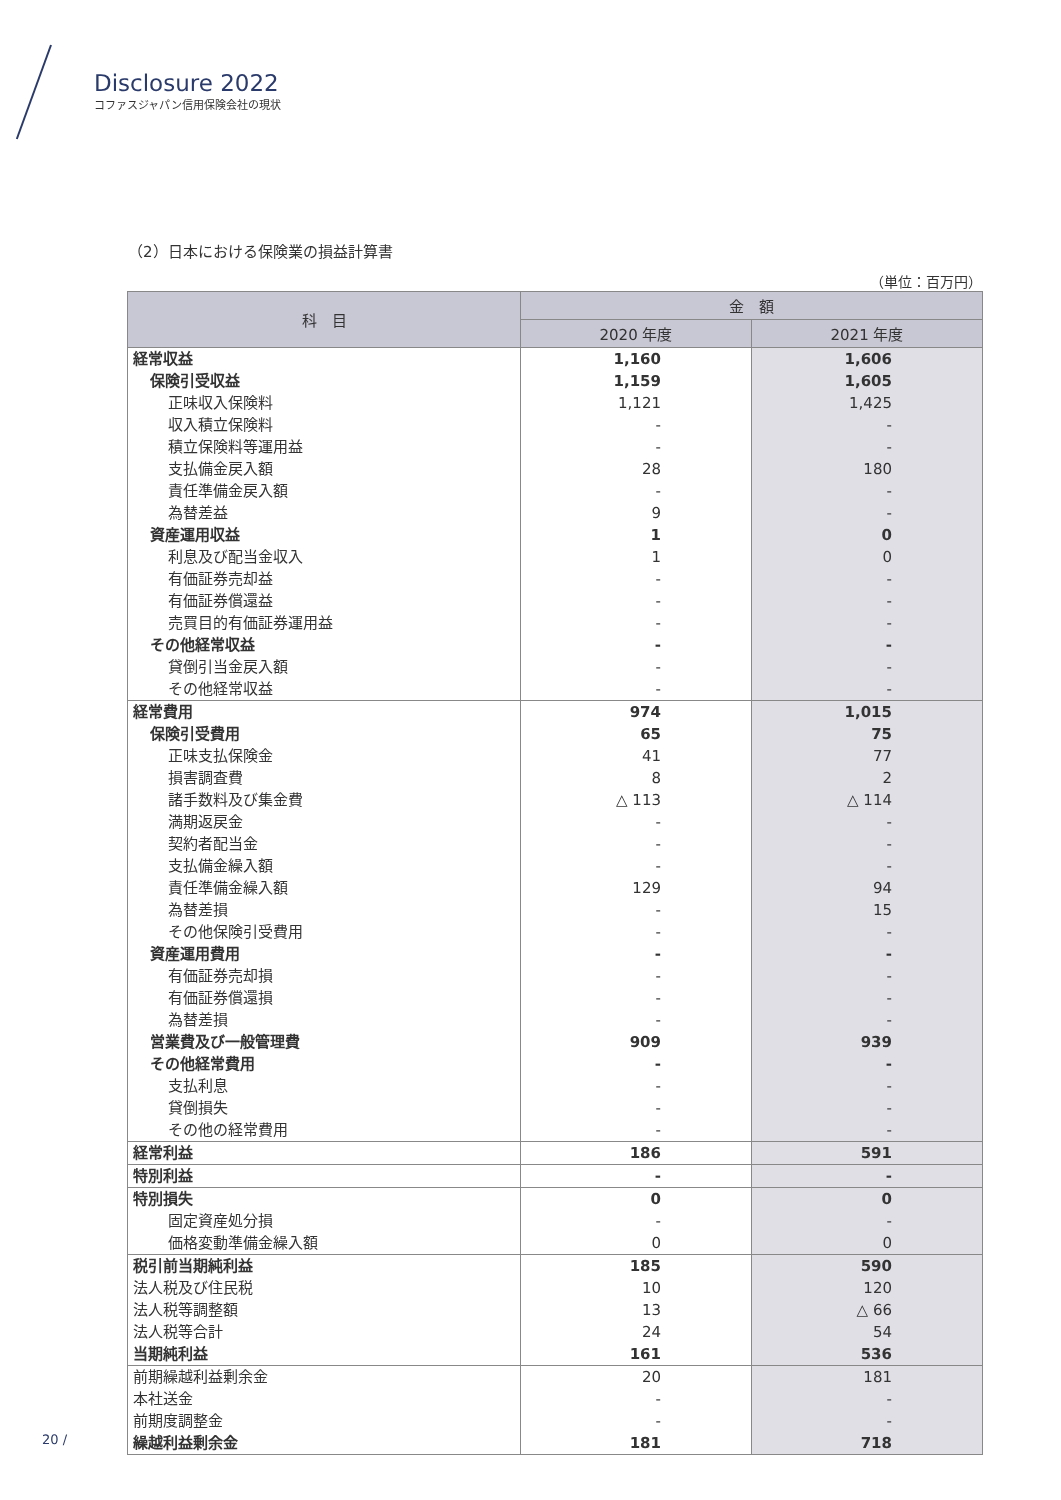Disclosure 2022
コファスジャパン信用保険会社の現状
（2）日本における保険業の損益計算書
（単位：百万円）
| 科 目 | 金 額 | |
| --- | --- | --- |
| | 2020 年度 | 2021 年度 |
| 経常収益 | 1,160 | 1,606 |
| 保険引受収益 | 1,159 | 1,605 |
| 正味収入保険料 | 1,121 | 1,425 |
| 収入積立保険料 | - | - |
| 積立保険料等運用益 | - | - |
| 支払備金戻入額 | 28 | 180 |
| 責任準備金戻入額 | - | - |
| 為替差益 | 9 | - |
| 資産運用収益 | 1 | 0 |
| 利息及び配当金収入 | 1 | 0 |
| 有価証券売却益 | - | - |
| 有価証券償還益 | - | - |
| 売買目的有価証券運用益 | - | - |
| その他経常収益 | - | - |
| 貸倒引当金戻入額 | - | - |
| その他経常収益 | - | - |
| 経常費用 | 974 | 1,015 |
| 保険引受費用 | 65 | 75 |
| 正味支払保険金 | 41 | 77 |
| 損害調査費 | 8 | 2 |
| 諸手数料及び集金費 | △ 113 | △ 114 |
| 満期返戻金 | - | - |
| 契約者配当金 | - | - |
| 支払備金繰入額 | - | - |
| 責任準備金繰入額 | 129 | 94 |
| 為替差損 | - | 15 |
| その他保険引受費用 | - | - |
| 資産運用費用 | - | - |
| 有価証券売却損 | - | - |
| 有価証券償還損 | - | - |
| 為替差損 | - | - |
| 営業費及び一般管理費 | 909 | 939 |
| その他経常費用 | - | - |
| 支払利息 | - | - |
| 貸倒損失 | - | - |
| その他の経常費用 | - | - |
| 経常利益 | 186 | 591 |
| 特別利益 | - | - |
| 特別損失 | 0 | 0 |
| 固定資産処分損 | - | - |
| 価格変動準備金繰入額 | 0 | 0 |
| 税引前当期純利益 | 185 | 590 |
| 法人税及び住民税 | 10 | 120 |
| 法人税等調整額 | 13 | △ 66 |
| 法人税等合計 | 24 | 54 |
| 当期純利益 | 161 | 536 |
| 前期繰越利益剰余金 | 20 | 181 |
| 本社送金 | - | - |
| 前期度調整金 | - | - |
| 繰越利益剰余金 | 181 | 718 |
20 /